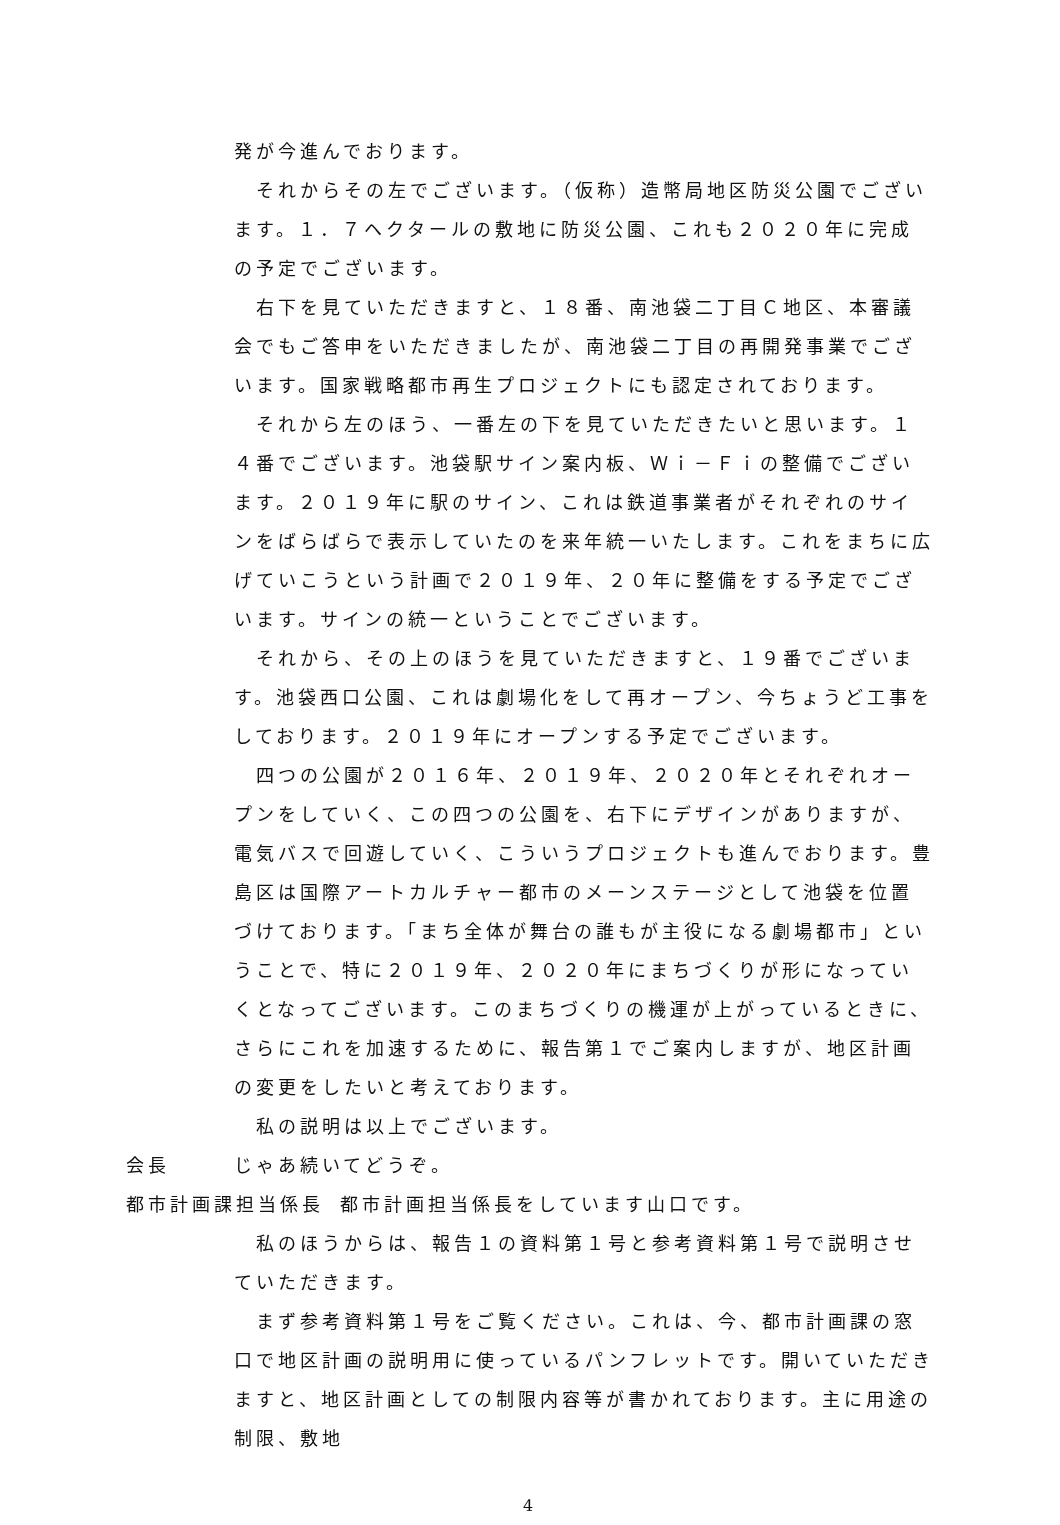発が今進んでおります。
それからその左でございます。（仮称）造幣局地区防災公園でございます。１．７ヘクタールの敷地に防災公園、これも２０２０年に完成の予定でございます。
右下を見ていただきますと、１８番、南池袋二丁目Ｃ地区、本審議会でもご答申をいただきましたが、南池袋二丁目の再開発事業でございます。国家戦略都市再生プロジェクトにも認定されております。
それから左のほう、一番左の下を見ていただきたいと思います。１４番でございます。池袋駅サイン案内板、Ｗｉ－Ｆｉの整備でございます。２０１９年に駅のサイン、これは鉄道事業者がそれぞれのサインをばらばらで表示していたのを来年統一いたします。これをまちに広げていこうという計画で２０１９年、２０年に整備をする予定でございます。サインの統一ということでございます。
それから、その上のほうを見ていただきますと、１９番でございます。池袋西口公園、これは劇場化をして再オープン、今ちょうど工事をしております。２０１９年にオープンする予定でございます。
四つの公園が２０１６年、２０１９年、２０２０年とそれぞれオープンをしていく、この四つの公園を、右下にデザインがありますが、電気バスで回遊していく、こういうプロジェクトも進んでおります。豊島区は国際アートカルチャー都市のメーンステージとして池袋を位置づけております。「まち全体が舞台の誰もが主役になる劇場都市」ということで、特に２０１９年、２０２０年にまちづくりが形になっていくとなってございます。このまちづくりの機運が上がっているときに、さらにこれを加速するために、報告第１でご案内しますが、地区計画の変更をしたいと考えております。
私の説明は以上でございます。
会長 じゃあ続いてどうぞ。
都市計画課担当係長 都市計画担当係長をしています山口です。
私のほうからは、報告１の資料第１号と参考資料第１号で説明させていただきます。
まず参考資料第１号をご覧ください。これは、今、都市計画課の窓口で地区計画の説明用に使っているパンフレットです。開いていただきますと、地区計画としての制限内容等が書かれております。主に用途の制限、敷地
4